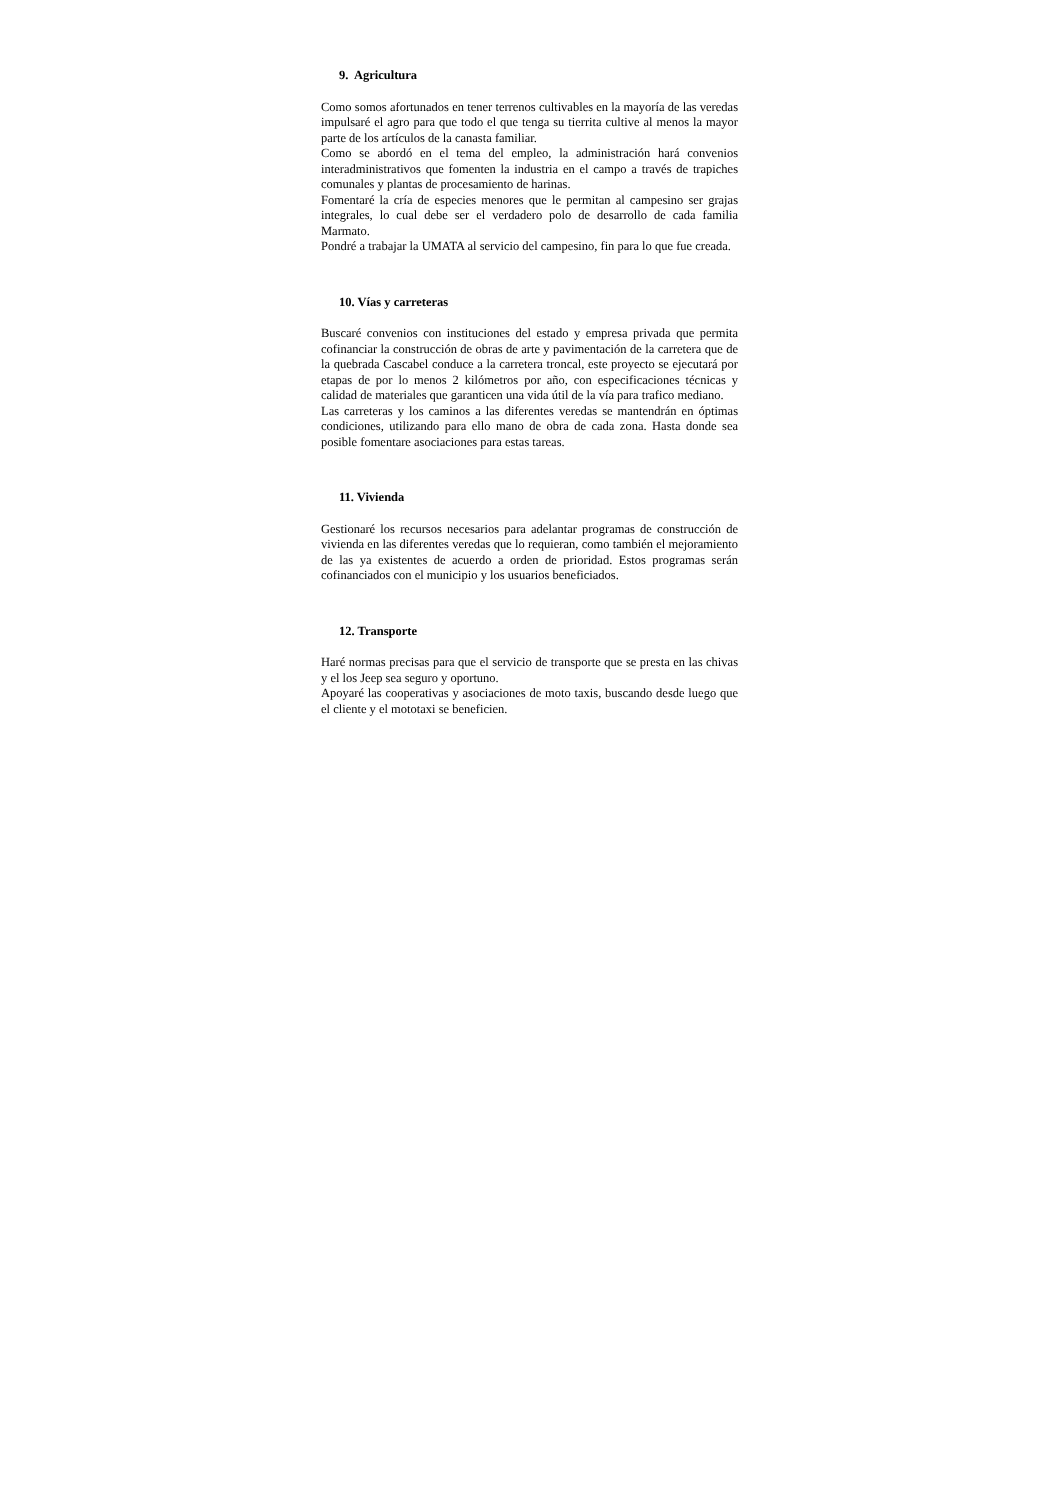9. Agricultura
Como somos afortunados en tener terrenos cultivables en la mayoría de las veredas impulsaré el agro para que todo el que tenga su tierrita cultive al menos la mayor parte de los artículos de la canasta familiar.
Como se abordó en el tema del empleo, la administración hará convenios interadministrativos que fomenten la industria en el campo a través de trapiches comunales y plantas de procesamiento de harinas.
Fomentaré la cría de especies menores que le permitan al campesino ser grajas integrales, lo cual debe ser el verdadero polo de desarrollo de cada familia Marmato.
Pondré a trabajar la UMATA al servicio del campesino, fin para lo que fue creada.
10. Vías y carreteras
Buscaré convenios con instituciones del estado y empresa privada que permita cofinanciar la construcción de obras de arte y pavimentación de la carretera que de la quebrada Cascabel conduce a la carretera troncal, este proyecto se ejecutará por etapas de por lo menos 2 kilómetros por año, con especificaciones técnicas y calidad de materiales que garanticen una vida útil de la vía para trafico mediano.
Las carreteras y los caminos a las diferentes veredas se mantendrán en óptimas condiciones, utilizando para ello mano de obra de cada zona. Hasta donde sea posible fomentare asociaciones para estas tareas.
11. Vivienda
Gestionaré los recursos necesarios para adelantar programas de construcción de vivienda en las diferentes veredas que lo requieran, como también el mejoramiento de las ya existentes de acuerdo a orden de prioridad. Estos programas serán cofinanciados con el municipio y los usuarios beneficiados.
12. Transporte
Haré normas precisas para que el servicio de transporte que se presta en las chivas y el los Jeep sea seguro y oportuno.
Apoyaré las cooperativas y asociaciones de moto taxis, buscando desde luego que el cliente y el mototaxi se beneficien.